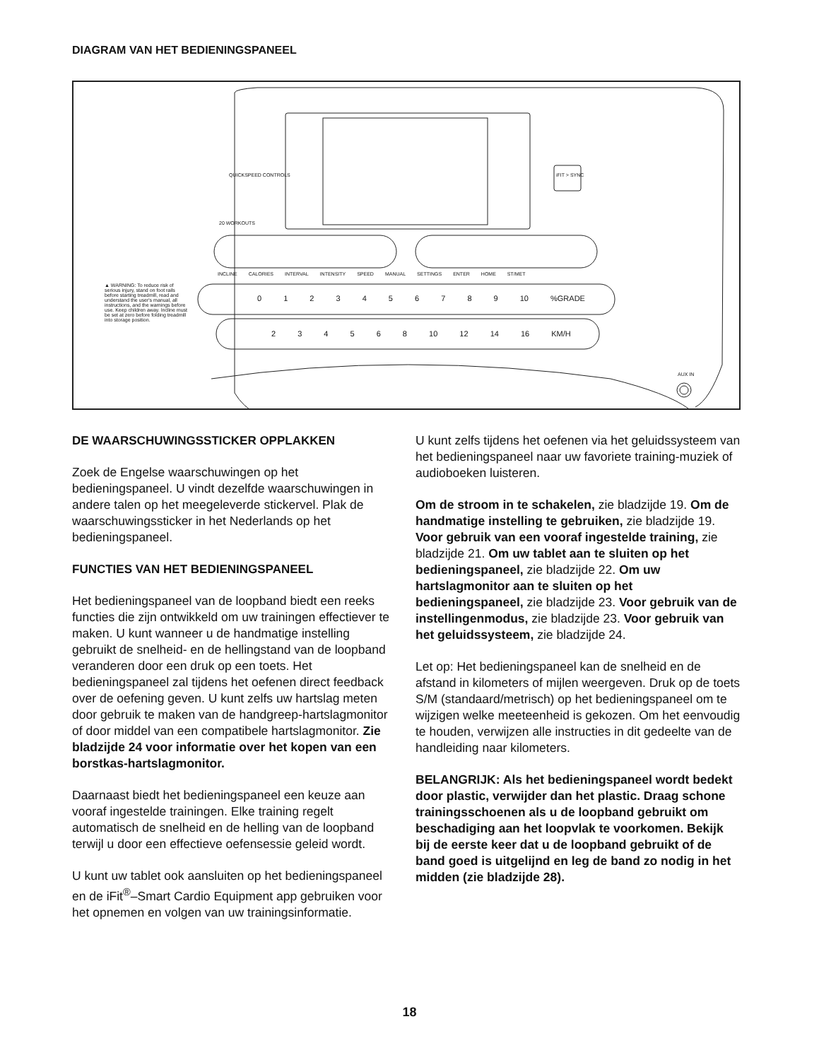DIAGRAM VAN HET BEDIENINGSPANEEL
QUICKSPEED CONTROLS
20 WORKOUTS
iFIT > SYNC
INCLINE CALORIES INTERVAL INTENSITY SPEED MANUAL SETTINGS ENTER HOME ST/MET
▲ WARNING: To reduce risk of serious injury, stand on foot rails before starting treadmill, read and understand the user's manual, all instructions, and the warnings before use. Keep children away. Incline must be set at zero before folding treadmill into storage position.
0 1 2 3 4 5 6 7 8 9 10 %GRADE
2 3 4 5 6 8 10 12 14 16 KM/H
AUX IN
DE WAARSCHUWINGSSTICKER OPPLAKKEN
Zoek de Engelse waarschuwingen op het bedieningspaneel. U vindt dezelfde waarschuwingen in andere talen op het meegeleverde stickervel. Plak de waarschuwingssticker in het Nederlands op het bedieningspaneel.
FUNCTIES VAN HET BEDIENINGSPANEEL
Het bedieningspaneel van de loopband biedt een reeks functies die zijn ontwikkeld om uw trainingen effectiever te maken. U kunt wanneer u de handmatige instelling gebruikt de snelheid- en de hellingstand van de loopband veranderen door een druk op een toets. Het bedieningspaneel zal tijdens het oefenen direct feedback over de oefening geven. U kunt zelfs uw hartslag meten door gebruik te maken van de handgreep-hartslagmonitor of door middel van een compatibele hartslagmonitor. Zie bladzijde 24 voor informatie over het kopen van een borstkas-hartslagmonitor.
Daarnaast biedt het bedieningspaneel een keuze aan vooraf ingestelde trainingen. Elke training regelt automatisch de snelheid en de helling van de loopband terwijl u door een effectieve oefensessie geleid wordt.
U kunt uw tablet ook aansluiten op het bedieningspaneel en de iFit<sup>®</sup>–Smart Cardio Equipment app gebruiken voor het opnemen en volgen van uw trainingsinformatie.
U kunt zelfs tijdens het oefenen via het geluidssysteem van het bedieningspaneel naar uw favoriete training-muziek of audioboeken luisteren.
Om de stroom in te schakelen, zie bladzijde 19. Om de handmatige instelling te gebruiken, zie bladzijde 19. Voor gebruik van een vooraf ingestelde training, zie bladzijde 21. Om uw tablet aan te sluiten op het bedieningspaneel, zie bladzijde 22. Om uw hartslagmonitor aan te sluiten op het bedieningspaneel, zie bladzijde 23. Voor gebruik van de instellingenmodus, zie bladzijde 23. Voor gebruik van het geluidssysteem, zie bladzijde 24.
Let op: Het bedieningspaneel kan de snelheid en de afstand in kilometers of mijlen weergeven. Druk op de toets S/M (standaard/metrisch) op het bedieningspaneel om te wijzigen welke meeteenheid is gekozen. Om het eenvoudig te houden, verwijzen alle instructies in dit gedeelte van de handleiding naar kilometers.
BELANGRIJK: Als het bedieningspaneel wordt bedekt door plastic, verwijder dan het plastic. Draag schone trainingsschoenen als u de loopband gebruikt om beschadiging aan het loopvlak te voorkomen. Bekijk bij de eerste keer dat u de loopband gebruikt of de band goed is uitgelijnd en leg de band zo nodig in het midden (zie bladzijde 28).
18